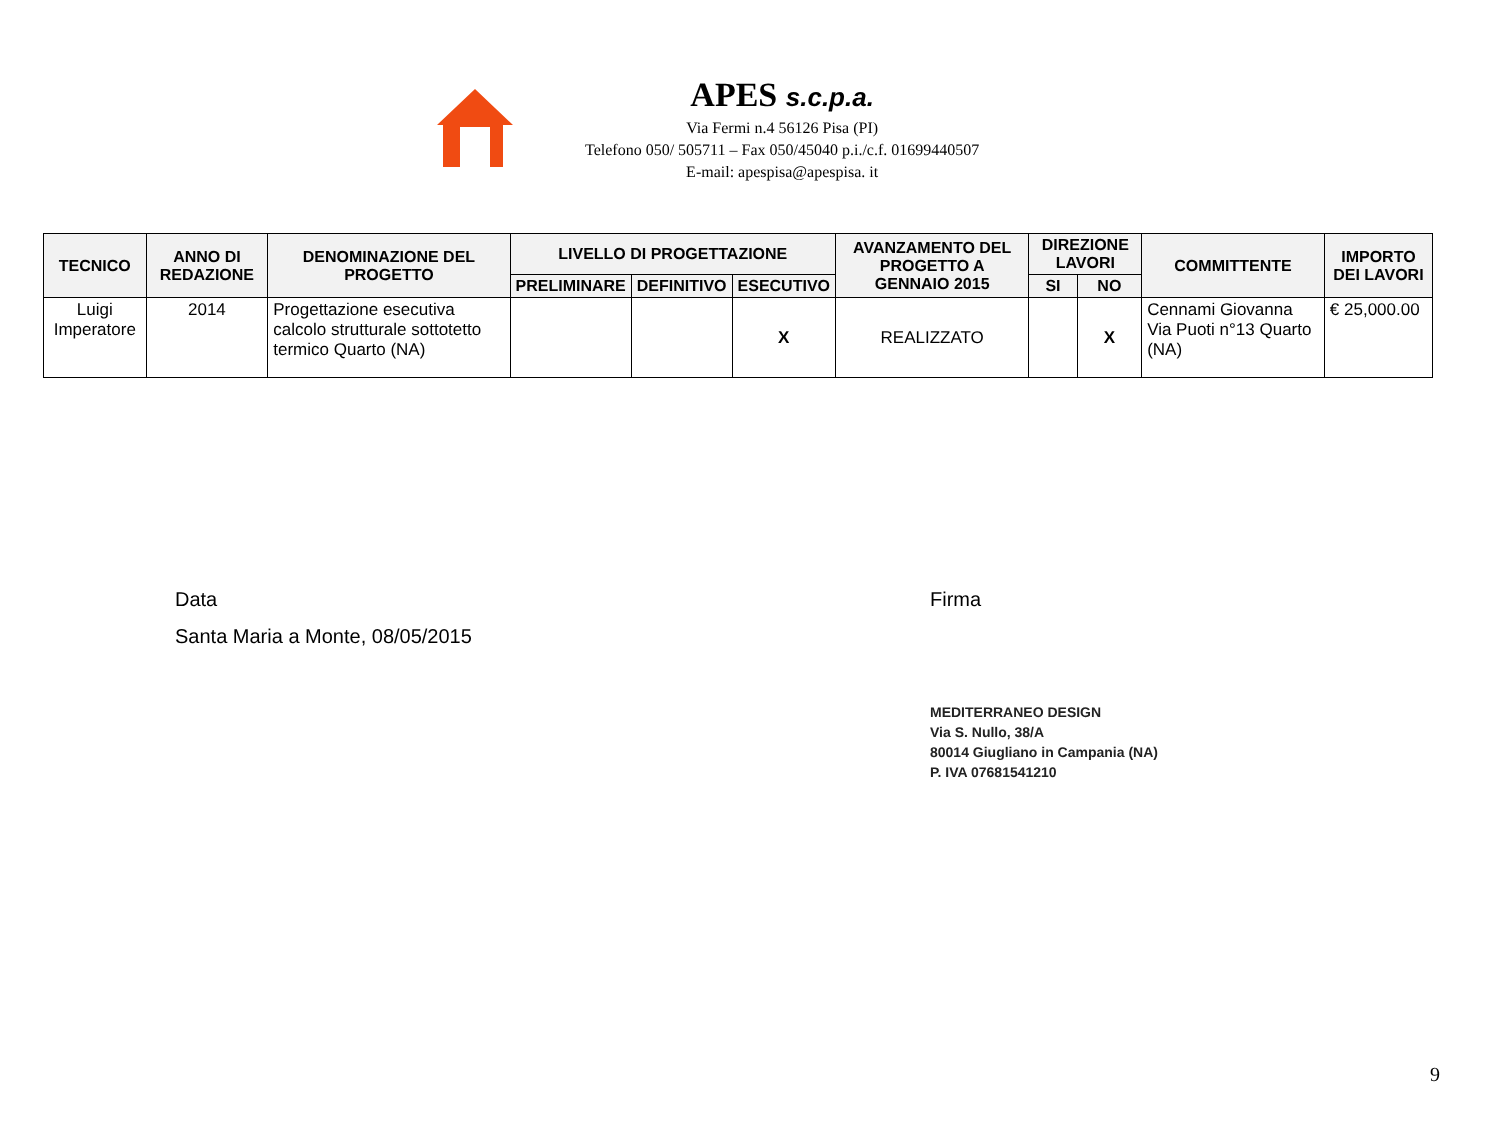APES s.c.p.a.
Via Fermi n.4 56126 Pisa (PI)
Telefono 050/ 505711 – Fax 050/45040 p.i./c.f. 01699440507
E-mail: apespisa@apespisa. it
| TECNICO | ANNO DI REDAZIONE | DENOMINAZIONE DEL PROGETTO | LIVELLO DI PROGETTAZIONE | | | AVANZAMENTO DEL PROGETTO A GENNAIO 2015 | DIREZIONE LAVORI | | COMMITTENTE | IMPORTO DEI LAVORI |
| --- | --- | --- | --- | --- | --- | --- | --- | --- | --- | --- |
| | | | PRELIMINARE | DEFINITIVO | ESECUTIVO | | SI | NO | | |
| Luigi Imperatore | 2014 | Progettazione esecutiva calcolo strutturale sottotetto termico Quarto (NA) | | | X | REALIZZATO | | X | Cennami Giovanna Via Puoti n°13 Quarto (NA) | € 25,000.00 |
Data
Santa Maria a Monte, 08/05/2015
Firma
MEDITERRANEO DESIGN
Via S. Nullo, 38/A
80014 Giugliano in Campania (NA)
P. IVA 07681541210
9